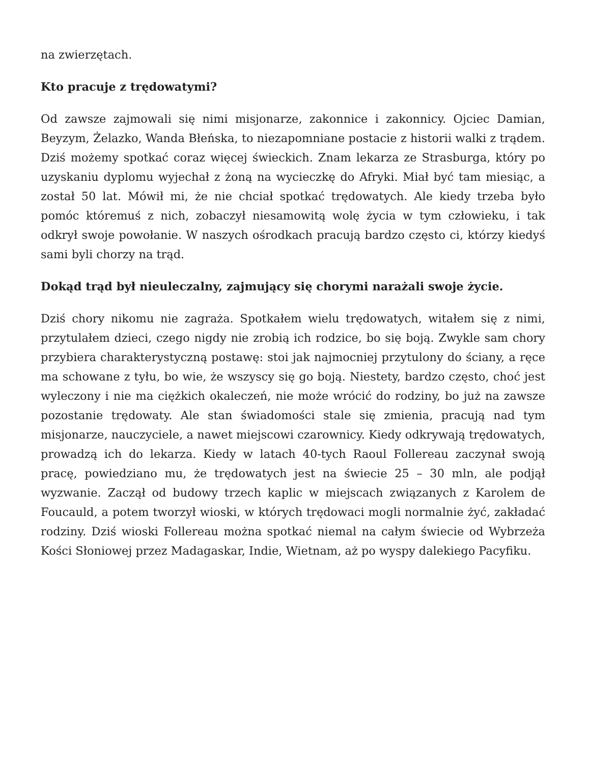na zwierzętach.
Kto pracuje z trędowatymi?
Od zawsze zajmowali się nimi misjonarze, zakonnice i zakonnicy. Ojciec Damian, Beyzym, Żelazko, Wanda Błeńska, to niezapomniane postacie z historii walki z trądem. Dziś możemy spotkać coraz więcej świeckich. Znam lekarza ze Strasburga, który po uzyskaniu dyplomu wyjechał z żoną na wycieczkę do Afryki. Miał być tam miesiąc, a został 50 lat. Mówił mi, że nie chciał spotkać trędowatych. Ale kiedy trzeba było pomóc któremuś z nich, zobaczył niesamowitą wolę życia w tym człowieku, i tak odkrył swoje powołanie. W naszych ośrodkach pracują bardzo często ci, którzy kiedyś sami byli chorzy na trąd.
Dokąd trąd był nieuleczalny, zajmujący się chorymi narażali swoje życie.
Dziś chory nikomu nie zagraża. Spotkałem wielu trędowatych, witałem się z nimi, przytulałem dzieci, czego nigdy nie zrobią ich rodzice, bo się boją. Zwykle sam chory przybiera charakterystyczną postawę: stoi jak najmocniej przytulony do ściany, a ręce ma schowane z tyłu, bo wie, że wszyscy się go boją. Niestety, bardzo często, choć jest wyleczony i nie ma ciężkich okaleczeń, nie może wrócić do rodziny, bo już na zawsze pozostanie trędowaty. Ale stan świadomości stale się zmienia, pracują nad tym misjonarze, nauczyciele, a nawet miejscowi czarownicy. Kiedy odkrywają trędowatych, prowadzą ich do lekarza. Kiedy w latach 40-tych Raoul Follereau zaczynał swoją pracę, powiedziano mu, że trędowatych jest na świecie 25 – 30 mln, ale podjął wyzwanie. Zaczął od budowy trzech kaplic w miejscach związanych z Karolem de Foucauld, a potem tworzył wioski, w których trędowaci mogli normalnie żyć, zakładać rodziny. Dziś wioski Follereau można spotkać niemal na całym świecie od Wybrzeża Kości Słoniowej przez Madagaskar, Indie, Wietnam, aż po wyspy dalekiego Pacyfiku.